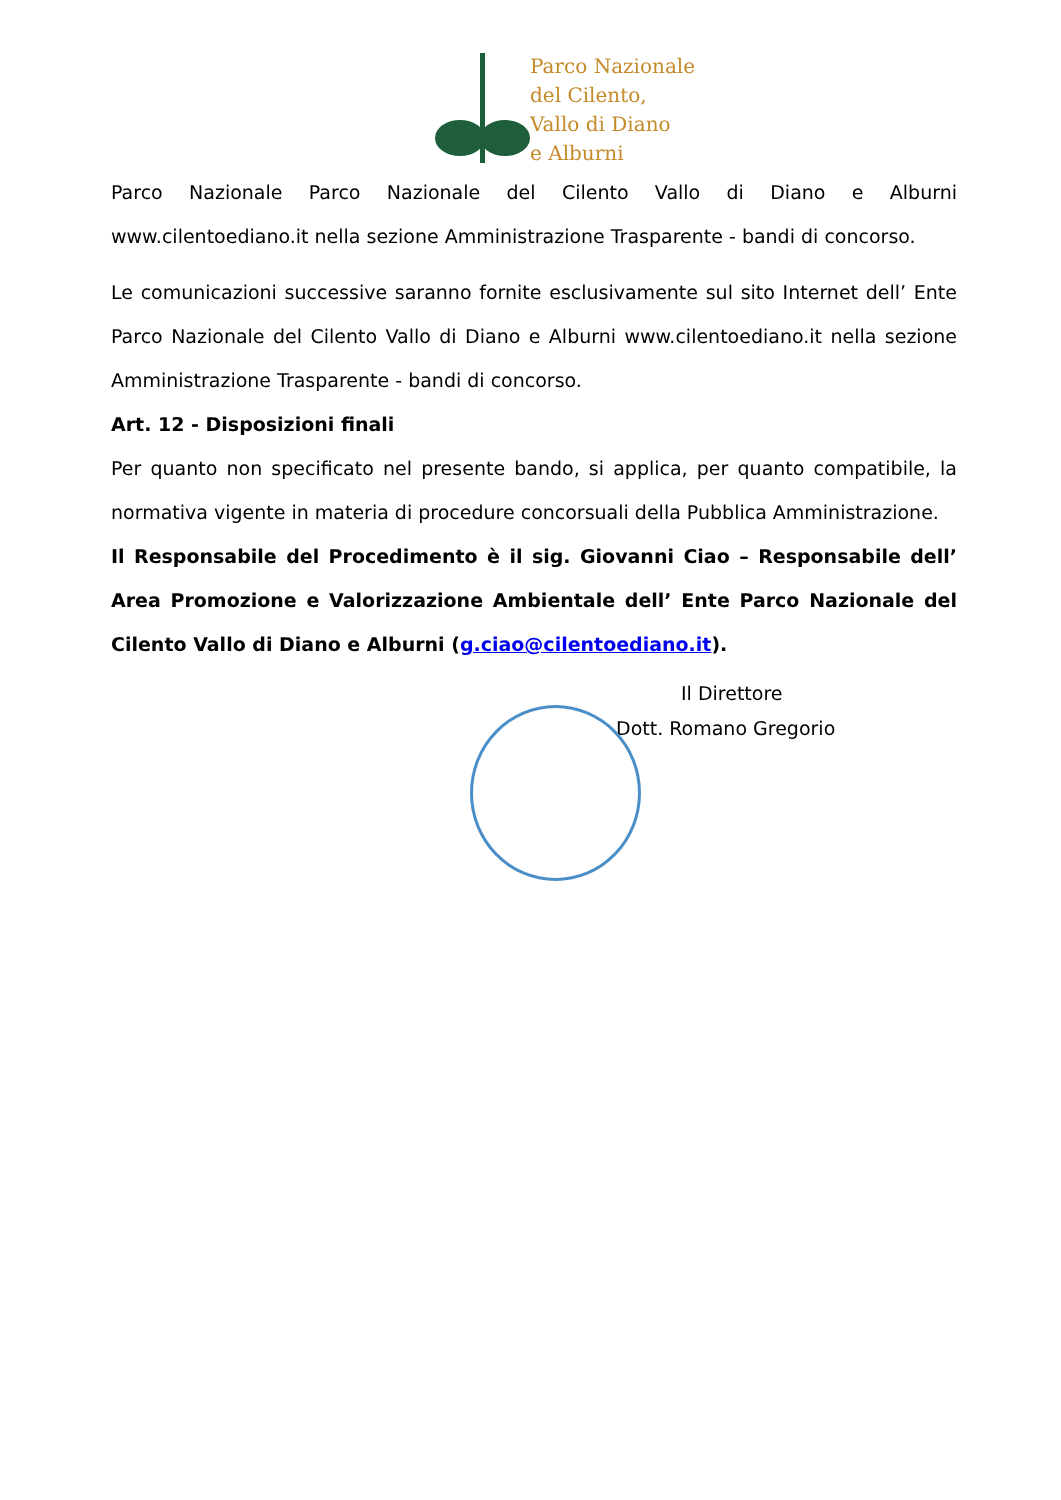Parco Nazionale
del Cilento,
Vallo di Diano
e Alburni
Parco Nazionale Parco Nazionale del Cilento Vallo di Diano e Alburni www.cilentoediano.it nella sezione Amministrazione Trasparente - bandi di concorso.
Le comunicazioni successive saranno fornite esclusivamente sul sito Internet dell’ Ente Parco Nazionale del Cilento Vallo di Diano e Alburni www.cilentoediano.it nella sezione Amministrazione Trasparente - bandi di concorso.
Art. 12 - Disposizioni finali
Per quanto non specificato nel presente bando, si applica, per quanto compatibile, la normativa vigente in materia di procedure concorsuali della Pubblica Amministrazione.
Il Responsabile del Procedimento è il sig. Giovanni Ciao – Responsabile dell’ Area Promozione e Valorizzazione Ambientale dell’ Ente Parco Nazionale del Cilento Vallo di Diano e Alburni (g.ciao@cilentoediano.it).
Il Direttore
Dott. Romano Gregorio